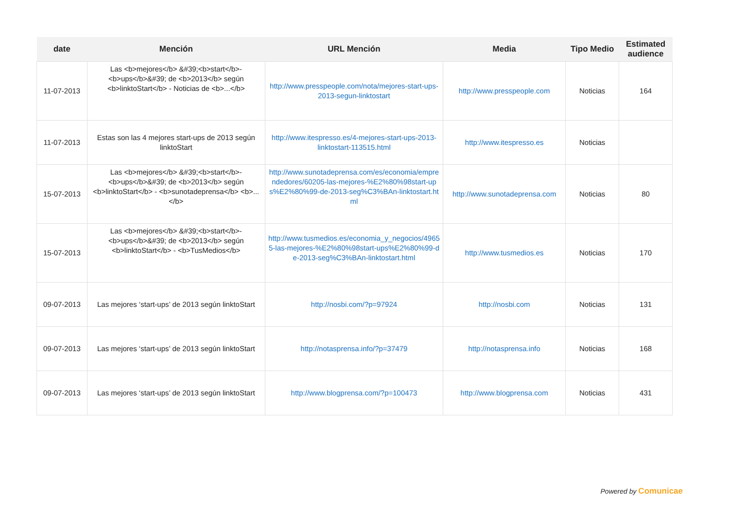| date | Mención | URL Mención | Media | Tipo Medio | Estimated audience |
| --- | --- | --- | --- | --- | --- |
| 11-07-2013 | Las <b>mejores</b> &#39;<b>start</b>-<b>ups</b>&#39; de <b>2013</b> según <b>linktoStart</b> - Noticias de <b>...</b> | http://www.presspeople.com/nota/mejores-start-ups-2013-segun-linktostart | http://www.presspeople.com | Noticias | 164 |
| 11-07-2013 | Estas son las 4 mejores start-ups de 2013 según linktoStart | http://www.itespresso.es/4-mejores-start-ups-2013-linktostart-113515.html | http://www.itespresso.es | Noticias | |
| 15-07-2013 | Las <b>mejores</b> &#39;<b>start</b>-<b>ups</b>&#39; de <b>2013</b> según <b>linktoStart</b> - <b>sunotadeprensa</b> <b>...</b> | http://www.sunotadeprensa.com/es/economia/emprendedores/60205-las-mejores-%E2%80%98start-ups%E2%80%99-de-2013-seg%C3%BAn-linktostart.html | http://www.sunotadeprensa.com | Noticias | 80 |
| 15-07-2013 | Las <b>mejores</b> &#39;<b>start</b>-<b>ups</b>&#39; de <b>2013</b> según <b>linktoStart</b> - <b>TusMedios</b> | http://www.tusmedios.es/economia_y_negocios/49655-las-mejores-%E2%80%98start-ups%E2%80%99-de-2013-seg%C3%BAn-linktostart.html | http://www.tusmedios.es | Noticias | 170 |
| 09-07-2013 | Las mejores ‘start-ups’ de 2013 según linktoStart | http://nosbi.com/?p=97924 | http://nosbi.com | Noticias | 131 |
| 09-07-2013 | Las mejores ‘start-ups’ de 2013 según linktoStart | http://notasprensa.info/?p=37479 | http://notasprensa.info | Noticias | 168 |
| 09-07-2013 | Las mejores ‘start-ups’ de 2013 según linktoStart | http://www.blogprensa.com/?p=100473 | http://www.blogprensa.com | Noticias | 431 |
Powered by Comunicae